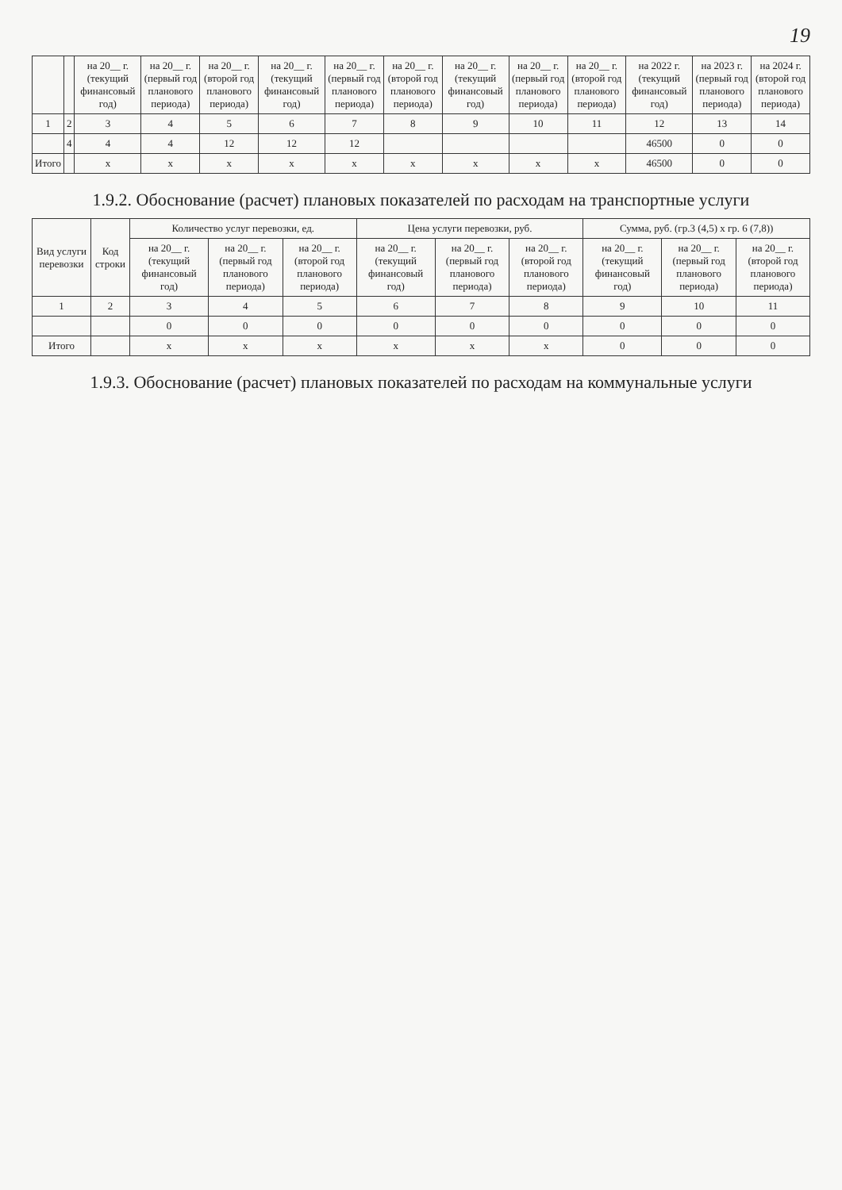19
| | | на 20__ г. (текущий финансовый год) | на 20__ г. (первый год планового периода) | на 20__ г. (второй год планового периода) | на 20__ г. (текущий финансовый год) | на 20__ г. (первый год планового периода) | на 20__ г. (второй год планового периода) | на 20__ г. (текущий финансовый год) | на 20__ г. (первый год планового периода) | на 20__ г. (второй год планового периода) | на 2022 г. (текущий финансовый год) | на 2023 г. (первый год планового периода) | на 2024 г. (второй год планового периода) |
| --- | --- | --- | --- | --- | --- | --- | --- | --- | --- | --- | --- | --- | --- |
| 1 | 2 | 3 | 4 | 5 | 6 | 7 | 8 | 9 | 10 | 11 | 12 | 13 | 14 |
| | 4 | 4 | 4 | 12 | 12 | 12 | | | | | 46500 | 0 | 0 |
| Итого | | х | х | х | х | х | х | х | х | х | 46500 | 0 | 0 |
1.9.2. Обоснование (расчет) плановых показателей по расходам на транспортные услуги
| Вид услуги перевозки | Код строки | Количество услуг перевозки, ед. | | | Цена услуги перевозки, руб. | | | Сумма, руб. (гр.3 (4,5) х гр. 6 (7,8)) | | |
| --- | --- | --- | --- | --- | --- | --- | --- | --- | --- | --- |
| | | на 20__ г. (текущий финансовый год) | на 20__ г. (первый год планового периода) | на 20__ г. (второй год планового периода) | на 20__ г. (текущий финансовый год) | на 20__ г. (первый год планового периода) | на 20__ г. (второй год планового периода) | на 20__ г. (текущий финансовый год) | на 20__ г. (первый год планового периода) | на 20__ г. (второй год планового периода) |
| 1 | 2 | 3 | 4 | 5 | 6 | 7 | 8 | 9 | 10 | 11 |
| | | 0 | 0 | 0 | 0 | 0 | 0 | 0 | 0 | 0 |
| Итого | | х | х | х | х | х | х | 0 | 0 | 0 |
1.9.3. Обоснование (расчет) плановых показателей по расходам на коммунальные услуги